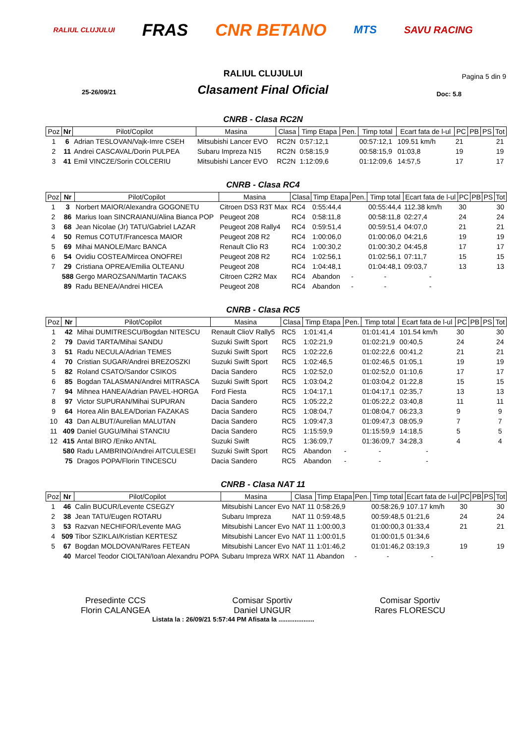RALIUL CLUJULUI FRAS CNR BETANO MTS SAVU RACING
RALIUL CLUJULUI
Pagina 5 din 9
25-26/09/21
Clasament Final Oficial
Doc: 5.8
CNRB - Clasa RC2N
| Poz | Nr | Pilot/Copilot | Masina | Clasa | Timp Etapa | Pen. | Timp total | Ecart fata de l-ul | PC | PB | PS | Tot |
| --- | --- | --- | --- | --- | --- | --- | --- | --- | --- | --- | --- | --- |
| 1 | 6 | Adrian TESLOVAN/Vajk-Imre CSEH | Mitsubishi Lancer EVO | RC2N | 0:57:12,1 | | 00:57:12,1 | 109.51 km/h | 21 | | | 21 |
| 2 | 11 | Andrei CASCAVAL/Dorin PULPEA | Subaru Impreza N15 | RC2N | 0:58:15,9 | | 00:58:15,9 | 01:03,8 | 19 | | | 19 |
| 3 | 41 | Emil VINCZE/Sorin COLCERIU | Mitsubishi Lancer EVO | RC2N | 1:12:09,6 | | 01:12:09,6 | 14:57,5 | 17 | | | 17 |
CNRB - Clasa RC4
| Poz | Nr | Pilot/Copilot | Masina | Clasa | Timp Etapa | Pen. | Timp total | Ecart fata de l-ul | PC | PB | PS | Tot |
| --- | --- | --- | --- | --- | --- | --- | --- | --- | --- | --- | --- | --- |
| 1 | 3 | Norbert MAIOR/Alexandra GOGONETU | Citroen DS3 R3T Max | RC4 | 0:55:44,4 | | 00:55:44,4 | 112.38 km/h | 30 | | | 30 |
| 2 | 86 | Marius Ioan SINCRAIANU/Alina Bianca POP | Peugeot 208 | RC4 | 0:58:11,8 | | 00:58:11,8 | 02:27,4 | 24 | | | 24 |
| 3 | 68 | Jean Nicolae (Jr) TATU/Gabriel LAZAR | Peugeot 208 Rally4 | RC4 | 0:59:51,4 | | 00:59:51,4 | 04:07,0 | 21 | | | 21 |
| 4 | 50 | Remus COTUT/Francesca MAIOR | Peugeot 208 R2 | RC4 | 1:00:06,0 | | 01:00:06,0 | 04:21,6 | 19 | | | 19 |
| 5 | 69 | Mihai MANOLE/Marc BANCA | Renault Clio R3 | RC4 | 1:00:30,2 | | 01:00:30,2 | 04:45,8 | 17 | | | 17 |
| 6 | 54 | Ovidiu COSTEA/Mircea ONOFREI | Peugeot 208 R2 | RC4 | 1:02:56,1 | | 01:02:56,1 | 07:11,7 | 15 | | | 15 |
| 7 | 29 | Cristiana OPREA/Emilia OLTEANU | Peugeot 208 | RC4 | 1:04:48,1 | | 01:04:48,1 | 09:03,7 | 13 | | | 13 |
| | 588 | Gergo MAROZSAN/Martin TACAKS | Citroen C2R2 Max | RC4 | Abandon | - | - | - | | | | |
| | 89 | Radu BENEA/Andrei HICEA | Peugeot 208 | RC4 | Abandon | - | - | - | | | | |
CNRB - Clasa RC5
| Poz | Nr | Pilot/Copilot | Masina | Clasa | Timp Etapa | Pen. | Timp total | Ecart fata de l-ul | PC | PB | PS | Tot |
| --- | --- | --- | --- | --- | --- | --- | --- | --- | --- | --- | --- | --- |
| 1 | 42 | Mihai DUMITRESCU/Bogdan NITESCU | Renault ClioV Rally5 | RC5 | 1:01:41,4 | | 01:01:41,4 | 101.54 km/h | 30 | | | 30 |
| 2 | 79 | David TARTA/Mihai SANDU | Suzuki Swift Sport | RC5 | 1:02:21,9 | | 01:02:21,9 | 00:40,5 | 24 | | | 24 |
| 3 | 51 | Radu NECULA/Adrian TEMES | Suzuki Swift Sport | RC5 | 1:02:22,6 | | 01:02:22,6 | 00:41,2 | 21 | | | 21 |
| 4 | 70 | Cristian SUGAR/Andrei BREZOSZKI | Suzuki Swift Sport | RC5 | 1:02:46,5 | | 01:02:46,5 | 01:05,1 | 19 | | | 19 |
| 5 | 82 | Roland CSATO/Sandor CSIKOS | Dacia Sandero | RC5 | 1:02:52,0 | | 01:02:52,0 | 01:10,6 | 17 | | | 17 |
| 6 | 85 | Bogdan TALASMAN/Andrei MITRASCA | Suzuki Swift Sport | RC5 | 1:03:04,2 | | 01:03:04,2 | 01:22,8 | 15 | | | 15 |
| 7 | 94 | Mihnea HANEA/Adrian PAVEL-HORGA | Ford Fiesta | RC5 | 1:04:17,1 | | 01:04:17,1 | 02:35,7 | 13 | | | 13 |
| 8 | 97 | Victor SUPURAN/Mihai SUPURAN | Dacia Sandero | RC5 | 1:05:22,2 | | 01:05:22,2 | 03:40,8 | 11 | | | 11 |
| 9 | 64 | Horea Alin BALEA/Dorian FAZAKAS | Dacia Sandero | RC5 | 1:08:04,7 | | 01:08:04,7 | 06:23,3 | 9 | | | 9 |
| 10 | 43 | Dan ALBUT/Aurelian MALUTAN | Dacia Sandero | RC5 | 1:09:47,3 | | 01:09:47,3 | 08:05,9 | 7 | | | 7 |
| 11 | 409 | Daniel GUGU/Mihai STANCIU | Dacia Sandero | RC5 | 1:15:59,9 | | 01:15:59,9 | 14:18,5 | 5 | | | 5 |
| 12 | 415 | Antal BIRO /Eniko ANTAL | Suzuki Swift | RC5 | 1:36:09,7 | | 01:36:09,7 | 34:28,3 | 4 | | | 4 |
| | 580 | Radu LAMBRINO/Andrei AITCULESEI | Suzuki Swift Sport | RC5 | Abandon | - | - | - | | | | |
| | 75 | Dragos POPA/Florin TINCESCU | Dacia Sandero | RC5 | Abandon | - | - | - | | | | |
CNRB - Clasa NAT 11
| Poz | Nr | Pilot/Copilot | Masina | Clasa | Timp Etapa | Pen. | Timp total | Ecart fata de l-ul | PC | PB | PS | Tot |
| --- | --- | --- | --- | --- | --- | --- | --- | --- | --- | --- | --- | --- |
| 1 | 46 | Calin BUCUR/Levente CSEGZY | Mitsubishi Lancer Evo | NAT 11 | 0:58:26,9 | | 00:58:26,9 | 107.17 km/h | 30 | | | 30 |
| 2 | 38 | Jean TATU/Eugen ROTARU | Subaru Impreza | NAT 11 | 0:59:48,5 | | 00:59:48,5 | 01:21,6 | 24 | | | 24 |
| 3 | 53 | Razvan NECHIFOR/Levente MAG | Mitsubishi Lancer Evo | NAT 11 | 1:00:00,3 | | 01:00:00,3 | 01:33,4 | 21 | | | 21 |
| 4 | 509 | Tibor SZIKLAI/Kristian KERTESZ | Mitsubishi Lancer Evo | NAT 11 | 1:00:01,5 | | 01:00:01,5 | 01:34,6 | | | | |
| 5 | 67 | Bogdan MOLDOVAN/Rares FETEAN | Mitsubishi Lancer Evo | NAT 11 | 1:01:46,2 | | 01:01:46,2 | 03:19,3 | 19 | | | 19 |
| | 40 | Marcel Teodor CIOLTAN/Ioan Alexandru POPA | Subaru Impreza WRX | NAT 11 | Abandon | - | - | - | | | | |
Presedinte CCS
Florin CALANGEA
Comisar Sportiv
Daniel UNGUR
Comisar Sportiv
Rares FLORESCU
Listata la : 26/09/21 5:57:44 PM Afisata la ....................